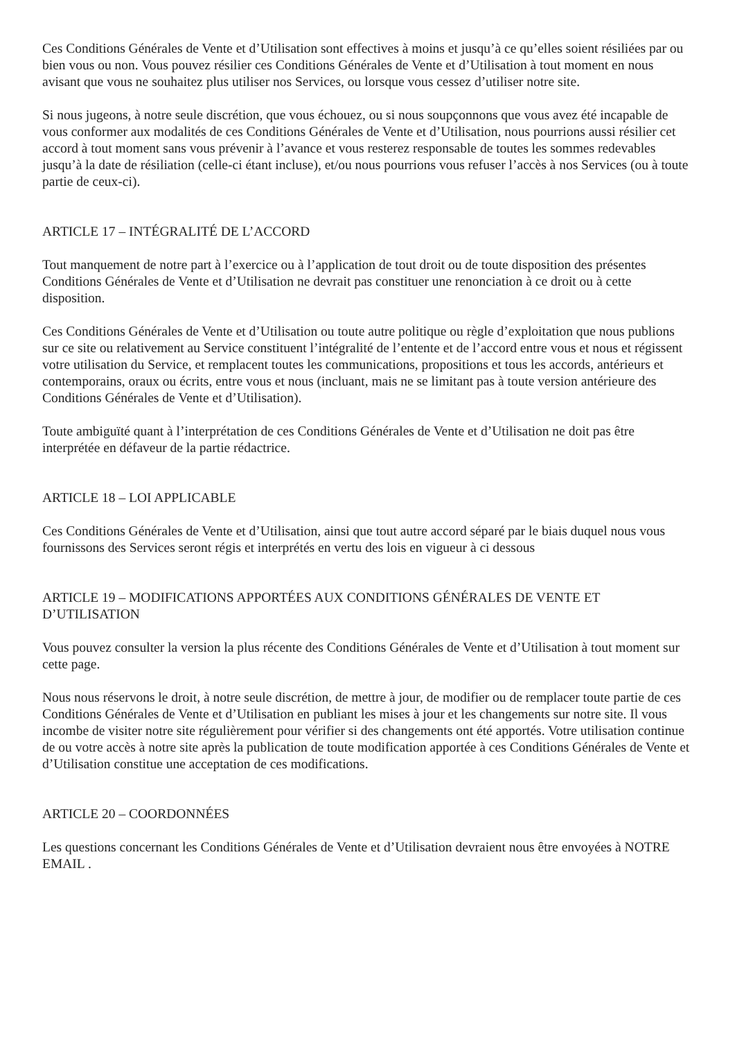Ces Conditions Générales de Vente et d’Utilisation sont effectives à moins et jusqu’à ce qu’elles soient résiliées par ou bien vous ou non. Vous pouvez résilier ces Conditions Générales de Vente et d’Utilisation à tout moment en nous avisant que vous ne souhaitez plus utiliser nos Services, ou lorsque vous cessez d’utiliser notre site.
Si nous jugeons, à notre seule discrétion, que vous échouez, ou si nous soupçonnons que vous avez été incapable de vous conformer aux modalités de ces Conditions Générales de Vente et d’Utilisation, nous pourrions aussi résilier cet accord à tout moment sans vous prévenir à l’avance et vous resterez responsable de toutes les sommes redevables jusqu’à la date de résiliation (celle-ci étant incluse), et/ou nous pourrions vous refuser l’accès à nos Services (ou à toute partie de ceux-ci).
ARTICLE 17 – INTÉGRALITÉ DE L’ACCORD
Tout manquement de notre part à l’exercice ou à l’application de tout droit ou de toute disposition des présentes Conditions Générales de Vente et d’Utilisation ne devrait pas constituer une renonciation à ce droit ou à cette disposition.
Ces Conditions Générales de Vente et d’Utilisation ou toute autre politique ou règle d’exploitation que nous publions sur ce site ou relativement au Service constituent l’intégralité de l’entente et de l’accord entre vous et nous et régissent votre utilisation du Service, et remplacent toutes les communications, propositions et tous les accords, antérieurs et contemporains, oraux ou écrits, entre vous et nous (incluant, mais ne se limitant pas à toute version antérieure des Conditions Générales de Vente et d’Utilisation).
Toute ambiguïté quant à l’interprétation de ces Conditions Générales de Vente et d’Utilisation ne doit pas être interprétée en défaveur de la partie rédactrice.
ARTICLE 18 – LOI APPLICABLE
Ces Conditions Générales de Vente et d’Utilisation, ainsi que tout autre accord séparé par le biais duquel nous vous fournissons des Services seront régis et interprétés en vertu des lois en vigueur à ci dessous
ARTICLE 19 – MODIFICATIONS APPORTÉES AUX CONDITIONS GÉNÉRALES DE VENTE ET D’UTILISATION
Vous pouvez consulter la version la plus récente des Conditions Générales de Vente et d’Utilisation à tout moment sur cette page.
Nous nous réservons le droit, à notre seule discrétion, de mettre à jour, de modifier ou de remplacer toute partie de ces Conditions Générales de Vente et d’Utilisation en publiant les mises à jour et les changements sur notre site. Il vous incombe de visiter notre site régulièrement pour vérifier si des changements ont été apportés. Votre utilisation continue de ou votre accès à notre site après la publication de toute modification apportée à ces Conditions Générales de Vente et d’Utilisation constitue une acceptation de ces modifications.
ARTICLE 20 – COORDONNÉES
Les questions concernant les Conditions Générales de Vente et d’Utilisation devraient nous être envoyées à NOTRE EMAIL .